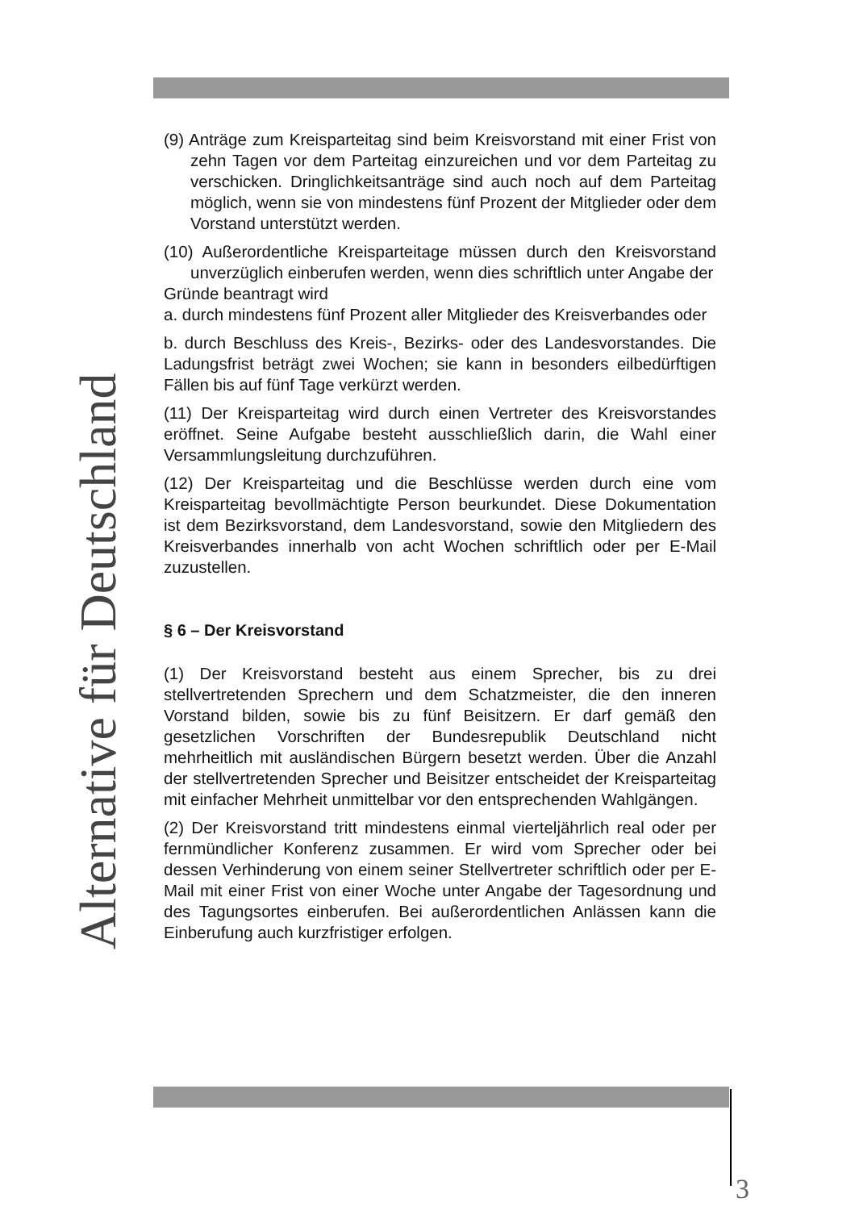Alternative für Deutschland
(9) Anträge zum Kreisparteitag sind beim Kreisvorstand mit einer Frist von zehn Tagen vor dem Parteitag einzureichen und vor dem Parteitag zu verschicken. Dringlichkeitsanträge sind auch noch auf dem Parteitag möglich, wenn sie von mindestens fünf Prozent der Mitglieder oder dem Vorstand unterstützt werden.
(10) Außerordentliche Kreisparteitage müssen durch den Kreisvorstand unverzüglich einberufen werden, wenn dies schriftlich unter Angabe der
Gründe beantragt wird
a. durch mindestens fünf Prozent aller Mitglieder des Kreisverbandes oder
b. durch Beschluss des Kreis-, Bezirks- oder des Landesvorstandes. Die Ladungsfrist beträgt zwei Wochen; sie kann in besonders eilbedürftigen Fällen bis auf fünf Tage verkürzt werden.
(11) Der Kreisparteitag wird durch einen Vertreter des Kreisvorstandes eröffnet. Seine Aufgabe besteht ausschließlich darin, die Wahl einer Versammlungsleitung durchzuführen.
(12) Der Kreisparteitag und die Beschlüsse werden durch eine vom Kreisparteitag bevollmächtigte Person beurkundet. Diese Dokumentation ist dem Bezirksvorstand, dem Landesvorstand, sowie den Mitgliedern des Kreisverbandes innerhalb von acht Wochen schriftlich oder per E-Mail zuzustellen.
§ 6 – Der Kreisvorstand
(1) Der Kreisvorstand besteht aus einem Sprecher, bis zu drei stellvertretenden Sprechern und dem Schatzmeister, die den inneren Vorstand bilden, sowie bis zu fünf Beisitzern. Er darf gemäß den gesetzlichen Vorschriften der Bundesrepublik Deutschland nicht mehrheitlich mit ausländischen Bürgern besetzt werden. Über die Anzahl der stellvertretenden Sprecher und Beisitzer entscheidet der Kreisparteitag mit einfacher Mehrheit unmittelbar vor den entsprechenden Wahlgängen.
(2) Der Kreisvorstand tritt mindestens einmal vierteljährlich real oder per fernmündlicher Konferenz zusammen. Er wird vom Sprecher oder bei dessen Verhinderung von einem seiner Stellvertreter schriftlich oder per E-Mail mit einer Frist von einer Woche unter Angabe der Tagesordnung und des Tagungsortes einberufen. Bei außerordentlichen Anlässen kann die Einberufung auch kurzfristiger erfolgen.
3